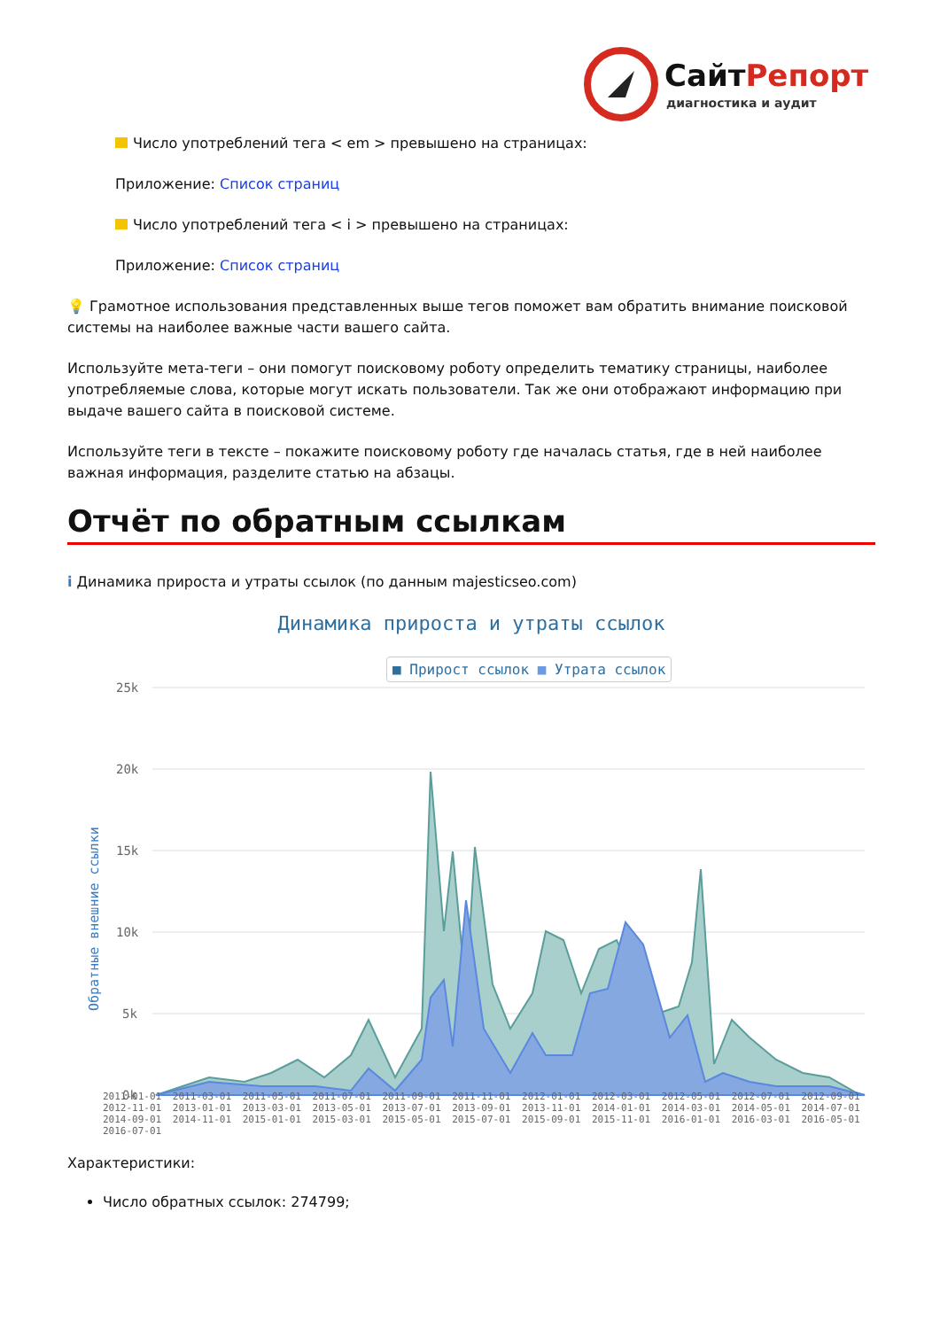СайтРепорт
диагностика и аудит
Число употреблений тега < em > превышено на страницах:
Приложение: Список страниц
Число употреблений тега < i > превышено на страницах:
Приложение: Список страниц
💡 Грамотное использования представленных выше тегов поможет вам обратить внимание поисковой системы на наиболее важные части вашего сайта.
Используйте мета-теги – они помогут поисковому роботу определить тематику страницы, наиболее употребляемые слова, которые могут искать пользователи. Так же они отображают информацию при выдаче вашего сайта в поисковой системе.
Используйте теги в тексте – покажите поисковому роботу где началась статья, где в ней наиболее важная информация, разделите статью на абзацы.
Отчёт по обратным ссылкам
i Динамика прироста и утраты ссылок (по данным majesticseo.com)
Динамика прироста и утраты ссылок
■ Прирост ссылок ■ Утрата ссылок
Обратные внешние ссылки
25k
20k
15k
10k
5k
0k
2011-01-01 2011-03-01 2011-05-01 2011-07-01 2011-09-01 2011-11-01 2012-01-01 2012-03-01 2012-05-01 2012-07-01 2012-09-01 2012-11-01 2013-01-01 2013-03-01 2013-05-01 2013-07-01 2013-09-01 2013-11-01 2014-01-01 2014-03-01 2014-05-01 2014-07-01 2014-09-01 2014-11-01 2015-01-01 2015-03-01 2015-05-01 2015-07-01 2015-09-01 2015-11-01 2016-01-01 2016-03-01 2016-05-01 2016-07-01
Характеристики:
Число обратных ссылок: 274799;